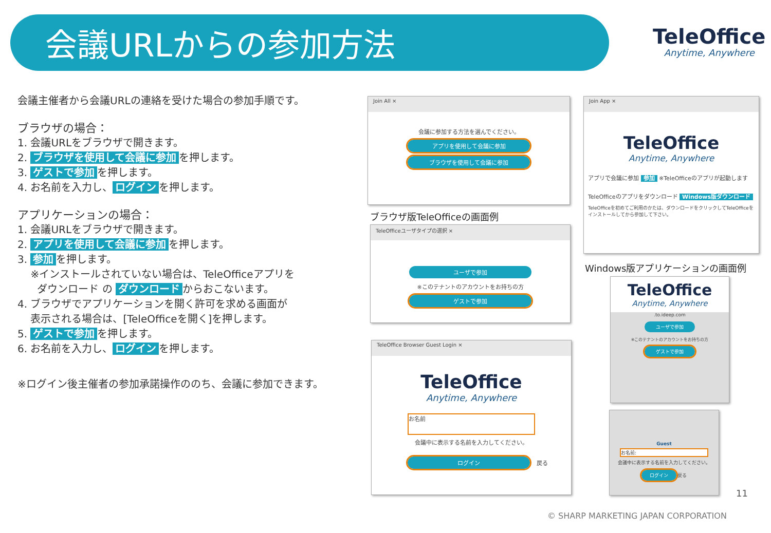会議URLからの参加方法 TeleOffice
Anytime, Anywhere
会議主催者から会議URLの連絡を受けた場合の参加手順です。
ブラウザの場合：
1. 会議URLをブラウザで開きます。
2. ブラウザを使用して会議に参加 を押します。
3. ゲストで参加 を押します。
4. お名前を入力し、 ログイン を押します。
アプリケーションの場合：
1. 会議URLをブラウザで開きます。
2. アプリを使用して会議に参加 を押します。
3. 参加 を押します。
※インストールされていない場合は、TeleOfficeアプリを
ダウンロード の ダウンロード からおこないます。
4. ブラウザでアプリケーションを開く許可を求める画面が
表示される場合は、[TeleOfficeを開く]を押します。
5. ゲストで参加 を押します。
6. お名前を入力し、 ログイン を押します。
※ログイン後主催者の参加承諾操作ののち、会議に参加できます。
Join All ×
会議に参加する方法を選んでください。
アプリを使用して会議に参加
ブラウザを使用して会議に参加
ブラウザ版TeleOfficeの画面例
TeleOfficeユーザタイプの選択 ×
ユーザで参加
※このテナントのアカウントをお持ちの方
ゲストで参加
TeleOffice Browser Guest Login ×
TeleOffice
Anytime, Anywhere
お名前
会議中に表示する名前を入力してください。
ログイン
戻る
Join App ×
TeleOffice
Anytime, Anywhere
アプリで会議に参加 参加 ※TeleOfficeのアプリが起動します
TeleOfficeのアプリをダウンロード Windows版ダウンロード
TeleOfficeを初めてご利用のかたは、ダウンロードをクリックしてTeleOfficeをインストールしてから参加して下さい。
Windows版アプリケーションの画面例
TeleOffice
Anytime, Anywhere
.to.ideep.com
ユーザで参加
※このテナントのアカウントをお持ちの方
ゲストで参加
Guest
お名前:
会議中に表示する名前を入力してください。
ログイン
戻る
11
© SHARP MARKETING JAPAN CORPORATION